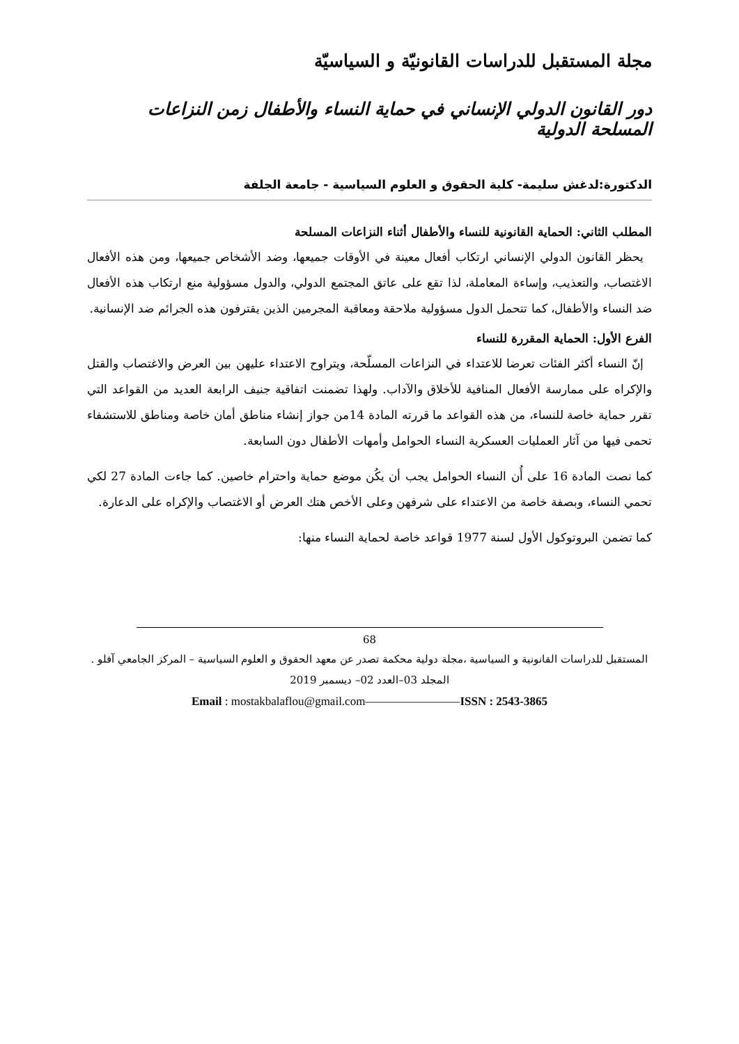مجلة المستقبل للدراسات القانونيّة و السياسيّة
دور القانون الدولي الإنساني في حماية النساء والأطفال زمن النزاعات المسلحة الدولية
الدكتورة:لدغش سليمة- كلية الحقوق و العلوم السياسية - جامعة الجلفة
المطلب الثاني: الحماية القانونية للنساء والأطفال أثناء النزاعات المسلحة
يحظر القانون الدولي الإنساني ارتكاب أفعال معينة في الأوقات جميعها، وضد الأشخاص جميعها، ومن هذه الأفعال الاغتصاب، والتعذيب، وإساءة المعاملة، لذا تقع على عاتق المجتمع الدولي، والدول مسؤولية منع ارتكاب هذه الأفعال ضد النساء والأطفال، كما تتحمل الدول مسؤولية ملاحقة ومعاقبة المجرمين الذين يقترفون هذه الجرائم ضد الإنسانية.
الفرع الأول: الحماية المقررة للنساء
إنّ النساء أكثر الفئات تعرضا للاعتداء في النزاعات المسلّحة، ويتراوح الاعتداء عليهن بين العرض والاغتصاب والقتل والإكراه على ممارسة الأفعال المنافية للأخلاق والآداب. ولهذا تضمنت اتفاقية جنيف الرابعة العديد من القواعد التي تقرر حماية خاصة للنساء، من هذه القواعد ما قررته المادة 14من جواز إنشاء مناطق أمان خاصة ومناطق للاستشفاء تحمى فيها من آثار العمليات العسكرية النساء الحوامل وأمهات الأطفال دون السابعة.
كما نصت المادة 16 على أُن النساء الحوامل يجب أن يكُن موضع حماية واحترام خاصين. كما جاءت المادة 27 لكي تحمي النساء، وبصفة خاصة من الاعتداء على شرفهن وعلى الأخص هتك العرض أو الاغتصاب والإكراه على الدعارة.
كما تضمن البروتوكول الأول لسنة 1977 قواعد خاصة لحماية النساء منها:
68
المستقبل للدراسات القانونية و السياسية ،مجلة دولية محكمة تصدر عن معهد الحقوق و العلوم السياسية – المركز الجامعي آفلو .
المجلد 03–العدد 02– ديسمبر 2019
Email : mostakbalaflou@gmail.com————————ISSN : 2543-3865